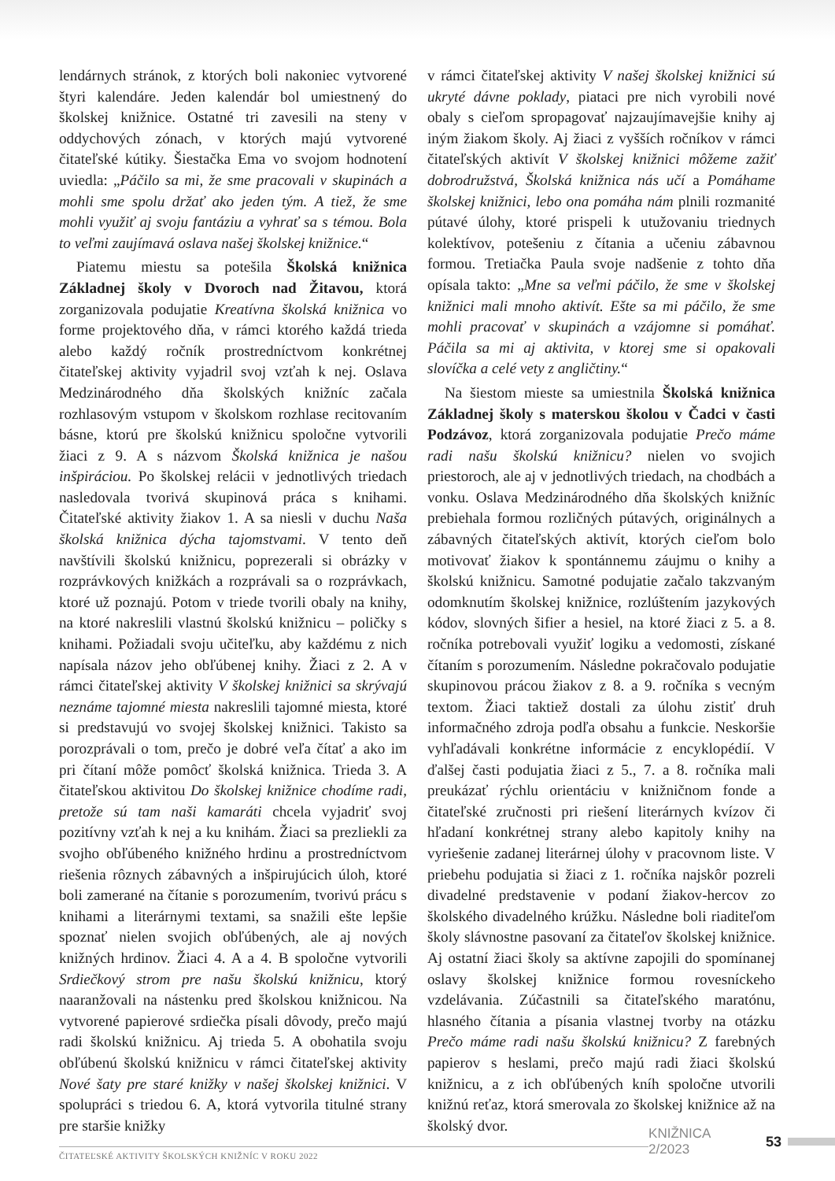lendárnych stránok, z ktorých boli nakoniec vytvorené štyri kalendáre. Jeden kalendár bol umiestnený do školskej knižnice. Ostatné tri zavesili na steny v oddychových zónach, v ktorých majú vytvorené čitateľské kútiky. Šiestačka Ema vo svojom hodnotení uviedla: „Páčilo sa mi, že sme pracovali v skupinách a mohli sme spolu držať ako jeden tým. A tiež, že sme mohli využiť aj svoju fantáziu a vyhrať sa s témou. Bola to veľmi zaujímavá oslava našej školskej knižnice.“
Piatemu miestu sa potešila Školská knižnica Základnej školy v Dvoroch nad Žitavou, ktorá zorganizovala podujatie Kreatívna školská knižnica vo forme projektového dňa, v rámci ktorého každá trieda alebo každý ročník prostredníctvom konkrétnej čitateľskej aktivity vyjadril svoj vzťah k nej. Oslava Medzinárodného dňa školských knižníc začala rozhlasovým vstupom v školskom rozhlase recitovaním básne, ktorú pre školskú knižnicu spoločne vytvorili žiaci z 9. A s názvom Školská knižnica je našou inšpiráciou. Po školskej relácii v jednotlivých triedach nasledovala tvorivá skupinová práca s knihami. Čitateľské aktivity žiakov 1. A sa niesli v duchu Naša školská knižnica dýcha tajomstvami. V tento deň navštívili školskú knižnicu, poprezerali si obrázky v rozprávkových knižkách a rozprávali sa o rozprávkach, ktoré už poznajú. Potom v triede tvorili obaly na knihy, na ktoré nakreslili vlastnú školskú knižnicu – poličky s knihami. Požiadali svoju učiteľku, aby každému z nich napísala názov jeho obľúbenej knihy. Žiaci z 2. A v rámci čitateľskej aktivity V školskej knižnici sa skrývajú neznáme tajomné miesta nakreslili tajomné miesta, ktoré si predstavujú vo svojej školskej knižnici. Takisto sa porozprávali o tom, prečo je dobré veľa čítať a ako im pri čítaní môže pomôcť školská knižnica. Trieda 3. A čitateľskou aktivitou Do školskej knižnice chodíme radi, pretože sú tam naši kamaráti chcela vyjadriť svoj pozitívny vzťah k nej a ku knihám. Žiaci sa prezliekli za svojho obľúbeného knižného hrdinu a prostredníctvom riešenia rôznych zábavných a inšpirujúcich úloh, ktoré boli zamerané na čítanie s porozumením, tvorivú prácu s knihami a literárnymi textami, sa snažili ešte lepšie spoznať nielen svojich obľúbených, ale aj nových knižných hrdinov. Žiaci 4. A a 4. B spoločne vytvorili Srdiečkový strom pre našu školskú knižnicu, ktorý naaranžovali na nástenku pred školskou knižnicou. Na vytvorené papierové srdiečka písali dôvody, prečo majú radi školskú knižnicu. Aj trieda 5. A obohatila svoju obľúbenú školskú knižnicu v rámci čitateľskej aktivity Nové šaty pre staré knižky v našej školskej knižnici. V spolupráci s triedou 6. A, ktorá vytvorila titulné strany pre staršie knižky
v rámci čitateľskej aktivity V našej školskej knižnici sú ukryté dávne poklady, piataci pre nich vyrobili nové obaly s cieľom spropagovať najzaujímavejšie knihy aj iným žiakom školy. Aj žiaci z vyšších ročníkov v rámci čitateľských aktivít V školskej knižnici môžeme zažiť dobrodružstvá, Školská knižnica nás učí a Pomáhame školskej knižnici, lebo ona pomáha nám plnili rozmanité pútavé úlohy, ktoré prispeli k utužovaniu triednych kolektívov, potešeniu z čítania a učeniu zábavnou formou. Tretiačka Paula svoje nadšenie z tohto dňa opísala takto: „Mne sa veľmi páčilo, že sme v školskej knižnici mali mnoho aktivít. Ešte sa mi páčilo, že sme mohli pracovať v skupinách a vzájomne si pomáhať. Páčila sa mi aj aktivita, v ktorej sme si opakovali slovíčka a celé vety z angličtiny.“
Na šiestom mieste sa umiestnila Školská knižnica Základnej školy s materskou školou v Čadci v časti Podzávoz, ktorá zorganizovala podujatie Prečo máme radi našu školskú knižnicu? nielen vo svojich priestoroch, ale aj v jednotlivých triedach, na chodbách a vonku. Oslava Medzinárodného dňa školských knižníc prebiehala formou rozličných pútavých, originálnych a zábavných čitateľských aktivít, ktorých cieľom bolo motivovať žiakov k spontánnemu záujmu o knihy a školskú knižnicu. Samotné podujatie začalo takzvaným odomknutím školskej knižnice, rozlúštením jazykových kódov, slovných šifier a hesiel, na ktoré žiaci z 5. a 8. ročníka potrebovali využiť logiku a vedomosti, získané čítaním s porozumením. Následne pokračovalo podujatie skupinovou prácou žiakov z 8. a 9. ročníka s vecným textom. Žiaci taktiež dostali za úlohu zistiť druh informačného zdroja podľa obsahu a funkcie. Neskoršie vyhľadávali konkrétne informácie z encyklopédií. V ďalšej časti podujatia žiaci z 5., 7. a 8. ročníka mali preukázať rýchlu orientáciu v knižničnom fonde a čitateľské zručnosti pri riešení literárnych kvízov či hľadaní konkrétnej strany alebo kapitoly knihy na vyriešenie zadanej literárnej úlohy v pracovnom liste. V priebehu podujatia si žiaci z 1. ročníka najskôr pozreli divadelné predstavenie v podaní žiakov-hercov zo školského divadelného krúžku. Následne boli riaditeľom školy slávnostne pasovaní za čitateľov školskej knižnice. Aj ostatní žiaci školy sa aktívne zapojili do spomínanej oslavy školskej knižnice formou rovesníckeho vzdelávania. Zúčastnili sa čitateľského maratónu, hlasného čítania a písania vlastnej tvorby na otázku Prečo máme radi našu školskú knižnicu? Z farebných papierov s heslami, prečo majú radi žiaci školskú knižnicu, a z ich obľúbených kníh spoločne utvorili knižnú reťaz, ktorá smerovala zo školskej knižnice až na školský dvor.
KNIŽNICA 2/2023 53
ČITATEĽSKÉ AKTIVITY ŠKOLSKÝCH KNIŽNÍC V ROKU 2022